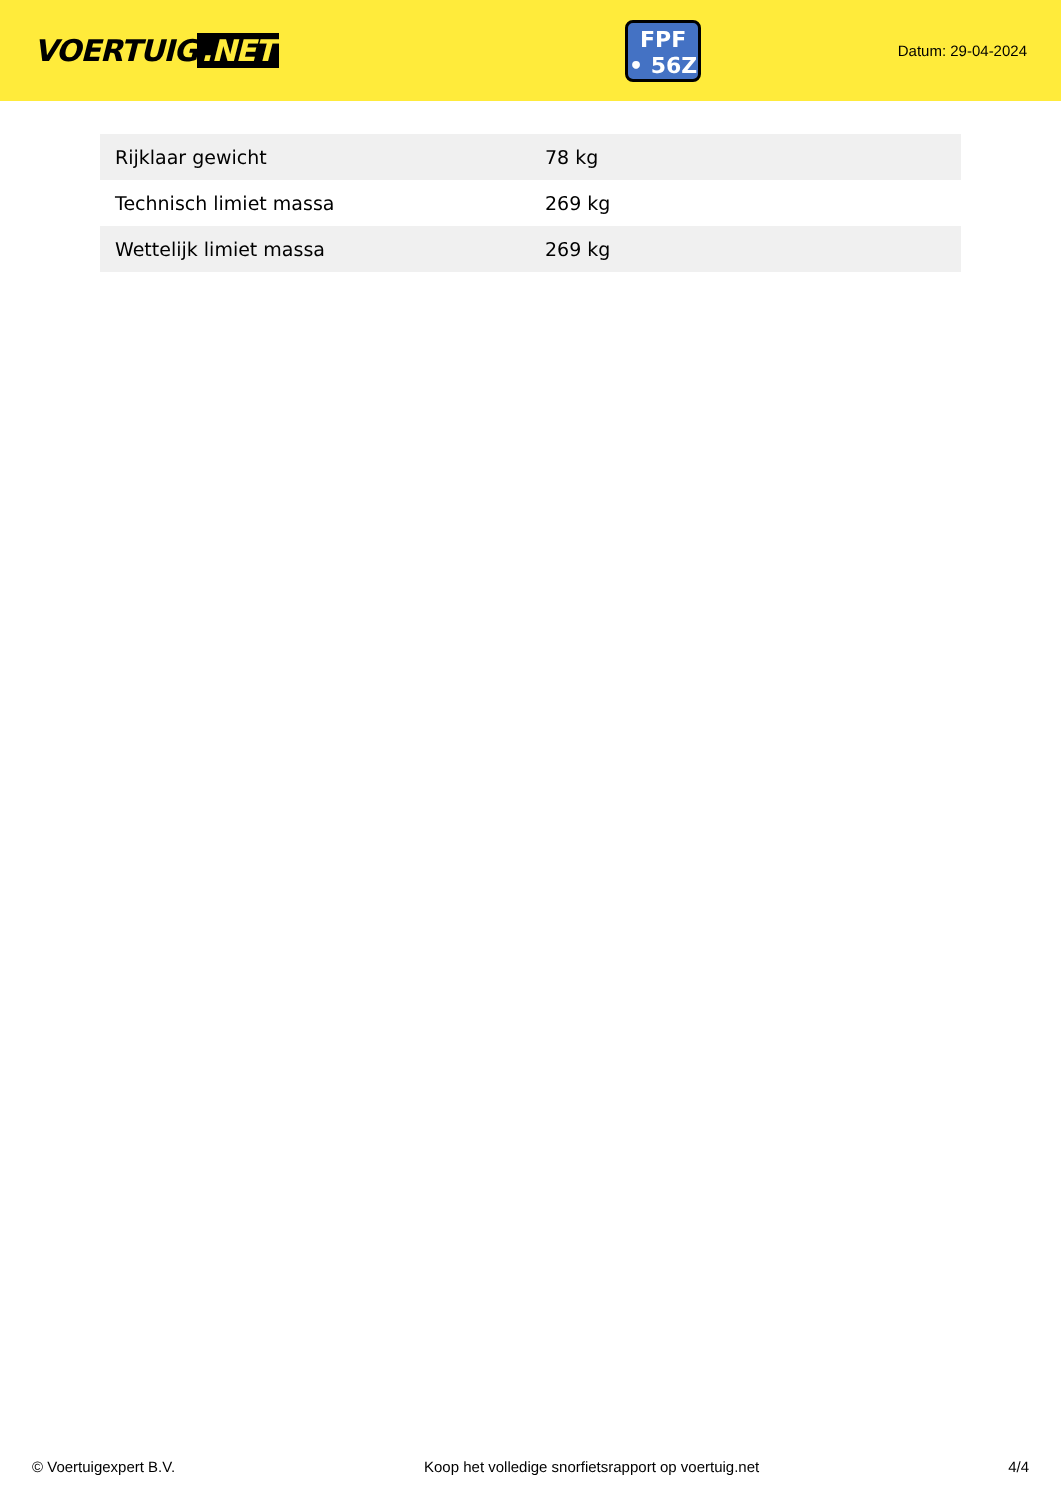VOERTUIG.NET
FPF
• 56Z
Datum: 29-04-2024
| Rijklaar gewicht | 78 kg |
| Technisch limiet massa | 269 kg |
| Wettelijk limiet massa | 269 kg |
© Voertuigexpert B.V. Koop het volledige snorfietsrapport op voertuig.net 4/4